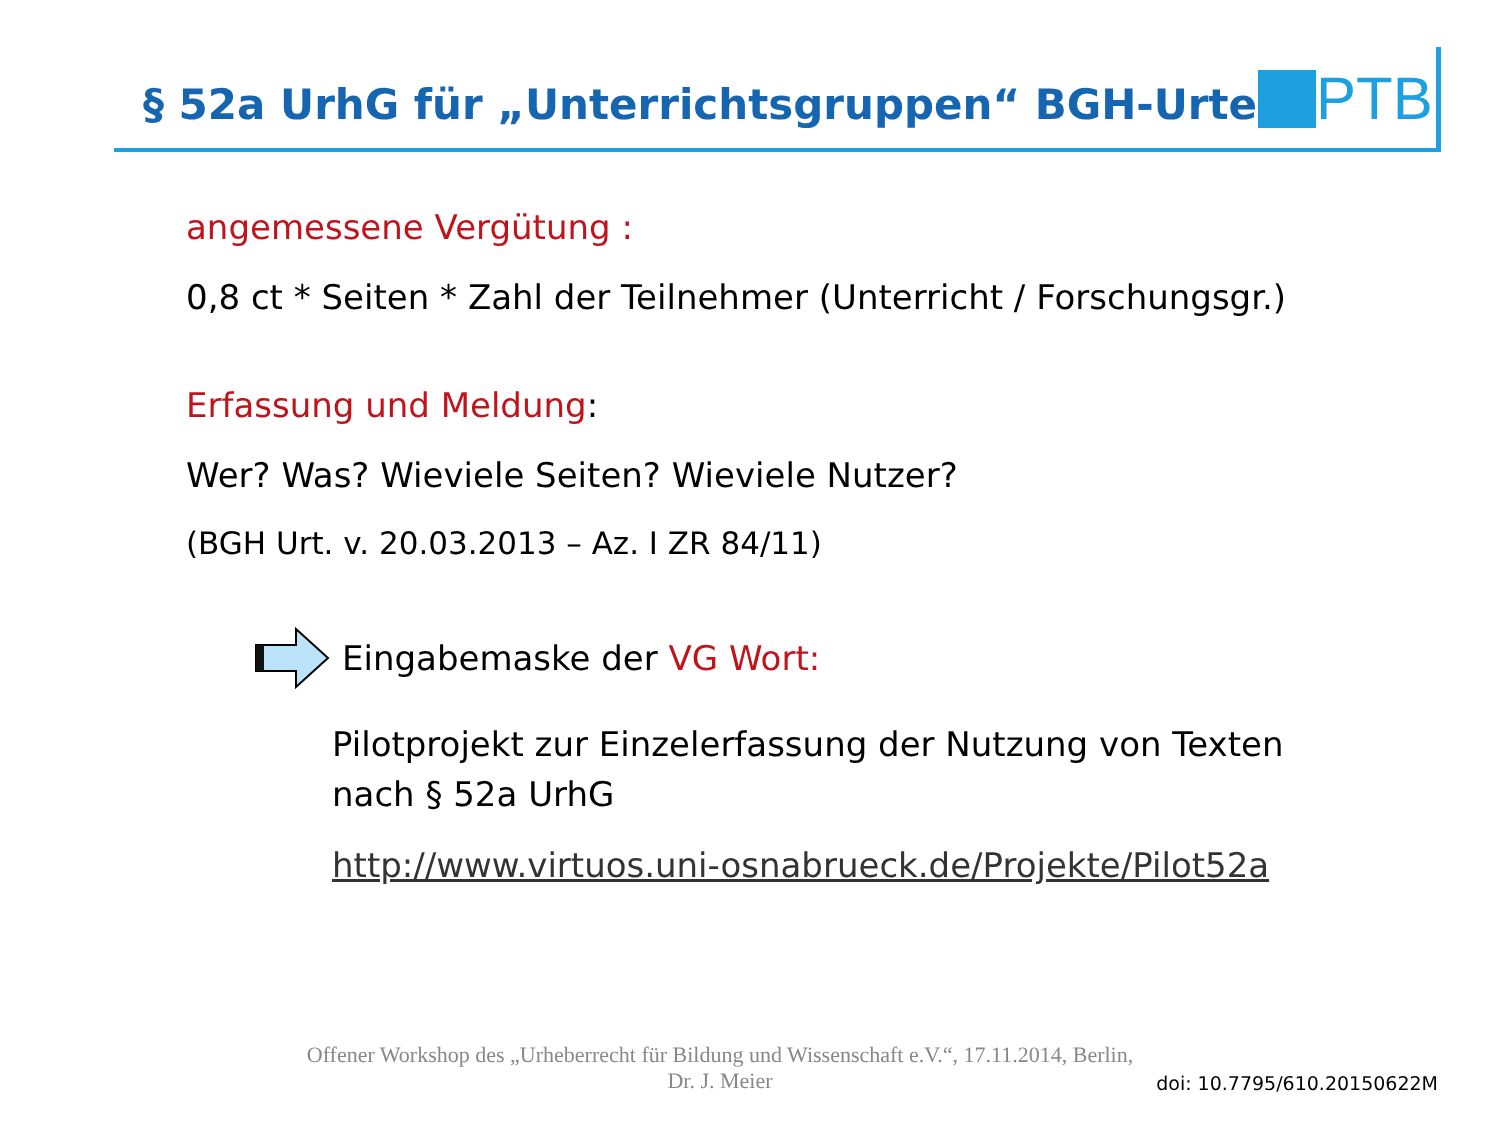§ 52a UrhG für „Unterrichtsgruppen“ BGH-Urteil
PTB
angemessene Vergütung :
0,8 ct * Seiten * Zahl der Teilnehmer (Unterricht / Forschungsgr.)
Erfassung und Meldung:
Wer? Was? Wieviele Seiten? Wieviele Nutzer?
(BGH Urt. v. 20.03.2013 – Az. I ZR 84/11)
Eingabemaske der VG Wort:
Pilotprojekt zur Einzelerfassung der Nutzung von Texten
nach § 52a UrhG
http://www.virtuos.uni-osnabrueck.de/Projekte/Pilot52a
Offener Workshop des „Urheberrecht für Bildung und Wissenschaft e.V.“, 17.11.2014, Berlin,
Dr. J. Meier
doi: 10.7795/610.20150622M